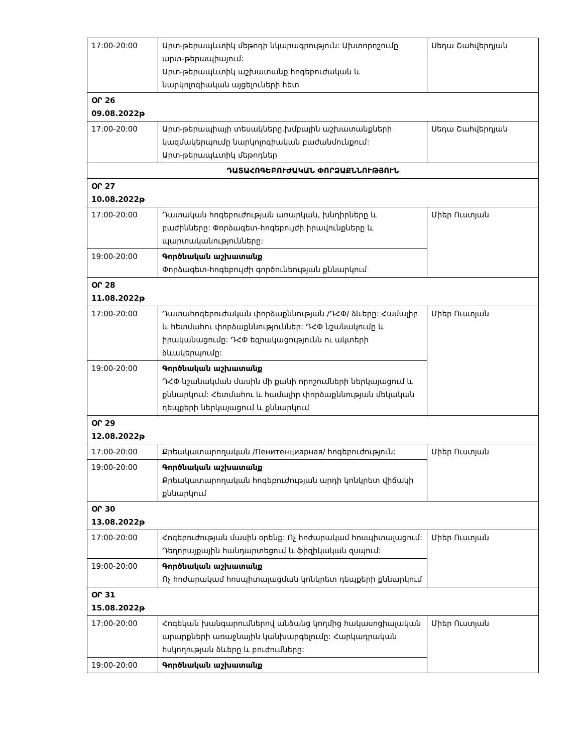| 17:00-20:00 | Արտ-թերապևտիկ մեթոդի նկարագրություն: Ախտորոշումը արտ-թերապիայում: Արտ-թերապևտիկ աշխատանք հոգեբուժական և նարկոլոգիական այցելուների հետ | Սեդա Շահվերդյան |
| ՕՐ 26 09.08.2022թ | | |
| 17:00-20:00 | Արտ-թերապիայի տեսակները.խմբային աշխատանքների կազմակերպումը նարկոլոգիական բաժանմունքում: Արտ-թերապևտիկ մեթոդներ | Սեդա Շահվերդյան |
| ԴԱՏԱՀՈԳԵԲՈՒԺԱԿԱՆ ՓՈՐՁԱՔՆՆՈՒԹՅՈՒՆ | | |
| ՕՐ 27 10.08.2022թ | | |
| 17:00-20:00 | Դատական հոգեբուժության առարկան, խնդիրները և բաժինները: Փորձագետ-հոգեբույժի իրավունքները և պարտականությունները: | Միեր Ուստյան |
| 19:00-20:00 | Գործնական աշխատանք Փորձագետ-հոգեբույժի գործունեության քննարկում | |
| ՕՐ 28 11.08.2022թ | | |
| 17:00-20:00 | Դատահոգեբուժական փորձաքննության /ԴՀՓ/ ձևերը: Համալիր և հետմահու փորձաքննություններ: ԴՀՓ նշանակումը և իրականացումը: ԴՀՓ եզրակացությունն ու ակտերի ձևակերպումը: | Միեր Ուստյան |
| 19:00-20:00 | Գործնական աշխատանք ԴՀՓ նշանակման մասին մի քանի որոշումների ներկայացում և քննարկում: Հետմահու և համալիր փորձաքննության մեկական դեպքերի ներկայացում և քննարկում | |
| ՕՐ 29 12.08.2022թ | | |
| 17:00-20:00 | Քրեակատարողական /Пенитенциарная/ հոգեբուժություն: | Միեր Ուստյան |
| 19:00-20:00 | Գործնական աշխատանք Քրեակատարողական հոգեբուժության արդի կոնկրետ վիճակի քննարկում | |
| ՕՐ 30 13.08.2022թ | | |
| 17:00-20:00 | Հոգեբուժության մասին օրենք: Ոչ հոժարակամ հոսպիտալացում: Դեղորայքային հանդարտեցում և ֆիզիկական զսպում: | Միեր Ուստյան |
| 19:00-20:00 | Գործնական աշխատանք Ոչ հոժարակամ հոսպիտալացման կոնկրետ դեպքերի քննարկում | |
| ՕՐ 31 15.08.2022թ | | |
| 17:00-20:00 | Հոգեկան խանգարումներով անձանց կողմից հակասոցիալական արարքների առաջնային կանխարգելումը: Հարկադրական հսկողության ձևերը և բուժումները: | Միեր Ուստյան |
| 19:00-20:00 | Գործնական աշխատանք | |